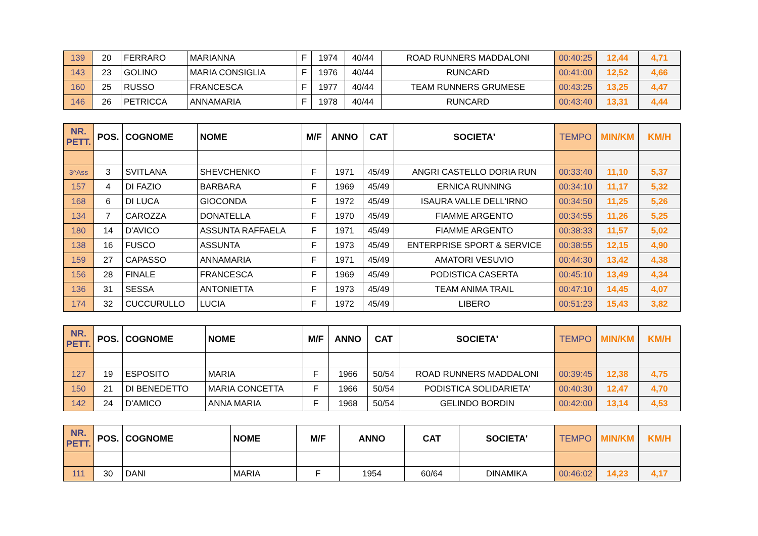| 139 | 20 | FERRARO | MARIANNA | F | 1974 | 40/44 | ROAD RUNNERS MADDALONI | 00:40:25 | 12,44 | 4,71 |
| 143 | 23 | GOLINO | MARIA CONSIGLIA | F | 1976 | 40/44 | RUNCARD | 00:41:00 | 12,52 | 4,66 |
| 160 | 25 | RUSSO | FRANCESCA | F | 1977 | 40/44 | TEAM RUNNERS GRUMESE | 00:43:25 | 13,25 | 4,47 |
| 146 | 26 | PETRICCA | ANNAMARIA | F | 1978 | 40/44 | RUNCARD | 00:43:40 | 13,31 | 4,44 |
| NR. PETT. | POS. | COGNOME | NOME | M/F | ANNO | CAT | SOCIETA' | TEMPO | MIN/KM | KM/H |
| --- | --- | --- | --- | --- | --- | --- | --- | --- | --- | --- |
| 3^Ass | 3 | SVITLANA | SHEVCHENKO | F | 1971 | 45/49 | ANGRI CASTELLO DORIA RUN | 00:33:40 | 11,10 | 5,37 |
| 157 | 4 | DI FAZIO | BARBARA | F | 1969 | 45/49 | ERNICA RUNNING | 00:34:10 | 11,17 | 5,32 |
| 168 | 6 | DI LUCA | GIOCONDA | F | 1972 | 45/49 | ISAURA VALLE DELL'IRNO | 00:34:50 | 11,25 | 5,26 |
| 134 | 7 | CAROZZA | DONATELLA | F | 1970 | 45/49 | FIAMME ARGENTO | 00:34:55 | 11,26 | 5,25 |
| 180 | 14 | D'AVICO | ASSUNTA RAFFAELA | F | 1971 | 45/49 | FIAMME ARGENTO | 00:38:33 | 11,57 | 5,02 |
| 138 | 16 | FUSCO | ASSUNTA | F | 1973 | 45/49 | ENTERPRISE SPORT & SERVICE | 00:38:55 | 12,15 | 4,90 |
| 159 | 27 | CAPASSO | ANNAMARIA | F | 1971 | 45/49 | AMATORI VESUVIO | 00:44:30 | 13,42 | 4,38 |
| 156 | 28 | FINALE | FRANCESCA | F | 1969 | 45/49 | PODISTICA CASERTA | 00:45:10 | 13,49 | 4,34 |
| 136 | 31 | SESSA | ANTONIETTA | F | 1973 | 45/49 | TEAM ANIMA TRAIL | 00:47:10 | 14,45 | 4,07 |
| 174 | 32 | CUCCURULLO | LUCIA | F | 1972 | 45/49 | LIBERO | 00:51:23 | 15,43 | 3,82 |
| NR. PETT. | POS. | COGNOME | NOME | M/F | ANNO | CAT | SOCIETA' | TEMPO | MIN/KM | KM/H |
| --- | --- | --- | --- | --- | --- | --- | --- | --- | --- | --- |
| 127 | 19 | ESPOSITO | MARIA | F | 1966 | 50/54 | ROAD RUNNERS MADDALONI | 00:39:45 | 12,38 | 4,75 |
| 150 | 21 | DI BENEDETTO | MARIA CONCETTA | F | 1966 | 50/54 | PODISTICA SOLIDARIETA' | 00:40:30 | 12,47 | 4,70 |
| 142 | 24 | D'AMICO | ANNA MARIA | F | 1968 | 50/54 | GELINDO BORDIN | 00:42:00 | 13,14 | 4,53 |
| NR. PETT. | POS. | COGNOME | NOME | M/F | ANNO | CAT | SOCIETA' | TEMPO | MIN/KM | KM/H |
| --- | --- | --- | --- | --- | --- | --- | --- | --- | --- | --- |
| 111 | 30 | DANI | MARIA | F | 1954 | 60/64 | DINAMIKA | 00:46:02 | 14,23 | 4,17 |